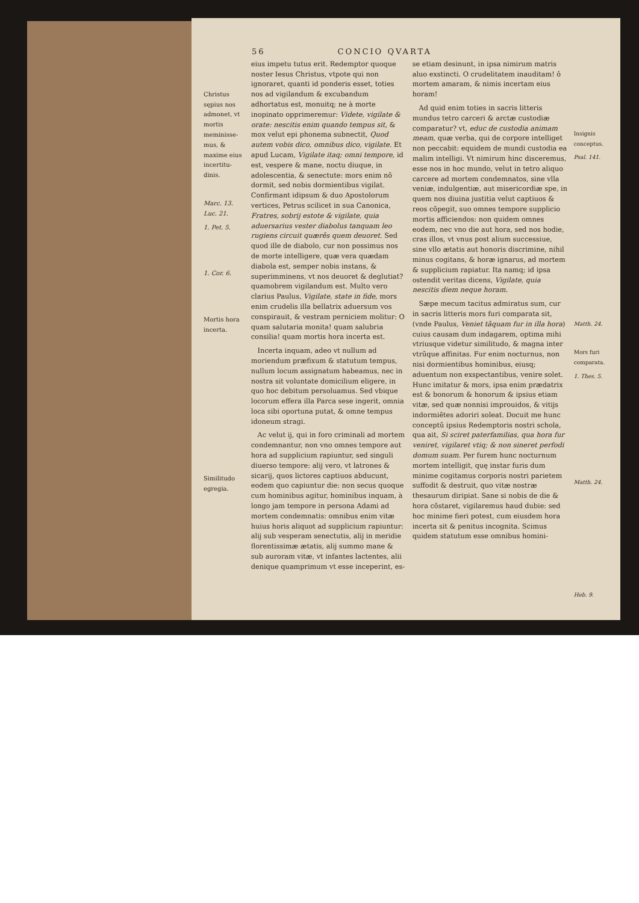56 CONCIO QVARTA
Christus sępius nos admonet, vt mortis meminisse­mus, & maxime eius incertitu­dinis.
Marc. 13. Luc. 21.
1. Pet. 5.
1. Cor. 6.
Mortis hora incerta.
Similitudo egregia.
eius impetu tutus erit. Redemptor quoque noster Iesus Christus, vtpote qui non ignoraret, quanti id ponderis esset, toties nos ad vigilandum & excubandum adhortatus est, monuitq; ne à morte inopinato opprimeremur: Videte, vigilate & orate: nescitis enim quando tempus sit, & mox velut epi phonema subnectit, Quod autem vobis dico, omnibus dico, vigilate. Et apud Lucam, Vigilate itaq; omni tempore, id est, vespere & mane, noctu diuque, in adolescentia, & senectute: mors enim nō dormit, sed nobis dormientibus vigilat. Confirmant idipsum & duo Apostolorum vertices, Petrus scilicet in sua Canonica, Fratres, sobrij estote & vigilate, quia aduersarius vester diabolus tanquam leo rugiens circuit quærēs quem deuoret. Sed quod ille de diabolo, cur non possimus nos de morte intelligere, quæ vera quædam diabola est, semper nobis instans, & superimminens, vt nos deuoret & deglutiat? quamobrem vigilandum est. Multo vero clarius Paulus, Vigilate, state in fide, mors enim crudelis illa bellatrix aduersum vos conspirauit, & vestram perniciem molitur: O quam salutaria monita! quam salubria consilia! quam mortis hora incerta est.
Incerta inquam, adeo vt nullum ad moriendum præfixum & statutum tempus, nullum locum assignatum habeamus, nec in nostra sit voluntate domicilium eligere, in quo hoc debitum persoluamus. Sed vbique locorum effera illa Parca sese ingerit, omnia loca sibi oportuna putat, & omne tempus idoneum stragi.
Ac velut ij, qui in foro criminali ad mortem condemnantur, non vno omnes tempore aut hora ad supplicium rapiuntur, sed singuli diuerso tempore: alij vero, vt latrones & sicarij, quos lictores captiuos abducunt, eodem quo capiuntur die: non secus quoque cum hominibus agitur, hominibus inquam, à longo jam tempore in persona Adami ad mortem condemnatis: omnibus enim vitæ huius horis aliquot ad supplicium rapiuntur: alij sub vesperam senectutis, alij in meridie florentissimæ ætatis, alij summo mane & sub auroram vitæ, vt infantes lactentes, alii denique quamprimum vt esse inceperint, es-
se etiam desinunt, in ipsa nimirum matris aluo exstincti. O crudelitatem inauditam! ô mortem amaram, & nimis incertam eius horam!
Ad quid enim toties in sacris litteris mundus tetro carceri & arctæ custodiæ comparatur? vt, educ de custodia animam meam, quæ verba, qui de corpore intelliget non peccabit: equidem de mundi custodia ea malim intelligi. Vt nimirum hinc disceremus, esse nos in hoc mundo, velut in tetro aliquo carcere ad mortem condemnatos, sine vlla veniæ, indulgentiæ, aut misericordiæ spe, in quem nos diuina justitia velut captiuos & reos cōpegit, suo omnes tempore supplicio mortis afficiendos: non quidem omnes eodem, nec vno die aut hora, sed nos hodie, cras illos, vt vnus post alium successiue, sine vllo ætatis aut honoris discrimine, nihil minus cogitans, & horæ ignarus, ad mortem & supplicium rapiatur. Ita namq; id ipsa ostendit veritas dicens, Vigilate, quia nescitis diem neque horam.
Sæpe mecum tacitus admiratus sum, cur in sacris litteris mors furi comparata sit, (vnde Paulus, Veniet tāquam fur in illa hora) cuius causam dum indagarem, optima mihi vtriusque videtur similitudo, & magna inter vtrūque affinitas. Fur enim nocturnus, non nisi dormientibus hominibus, eiusq; aduentum non exspectantibus, venire solet. Hunc imitatur & mors, ipsa enim prædatrix est & bonorum & honorum & ipsius etiam vitæ, sed quæ nonnisi improuidos, & vitijs indormiētes adoriri soleat. Docuit me hunc conceptū ipsius Redemptoris nostri schola, qua ait, Si sciret paterfamilias, qua hora fur veniret, vigilaret vtiq; & non sineret perfodi domum suam. Per furem hunc nocturnum mortem intelligit, quę instar furis dum minime cogitamus corporis nostri parietem suffodit & destruit, quo vitæ nostræ thesaurum diripiat. Sane si nobis de die & hora cōstaret, vigilaremus haud dubie: sed hoc minime fieri potest, cum eiusdem hora incerta sit & penitus incognita. Scimus quidem statutum esse omnibus homini-
Insignis conceptus.
Psal. 141.
Matth. 24.
Mors furi comparata.
1. Thes. 5.
Matth. 24.
Heb. 9.